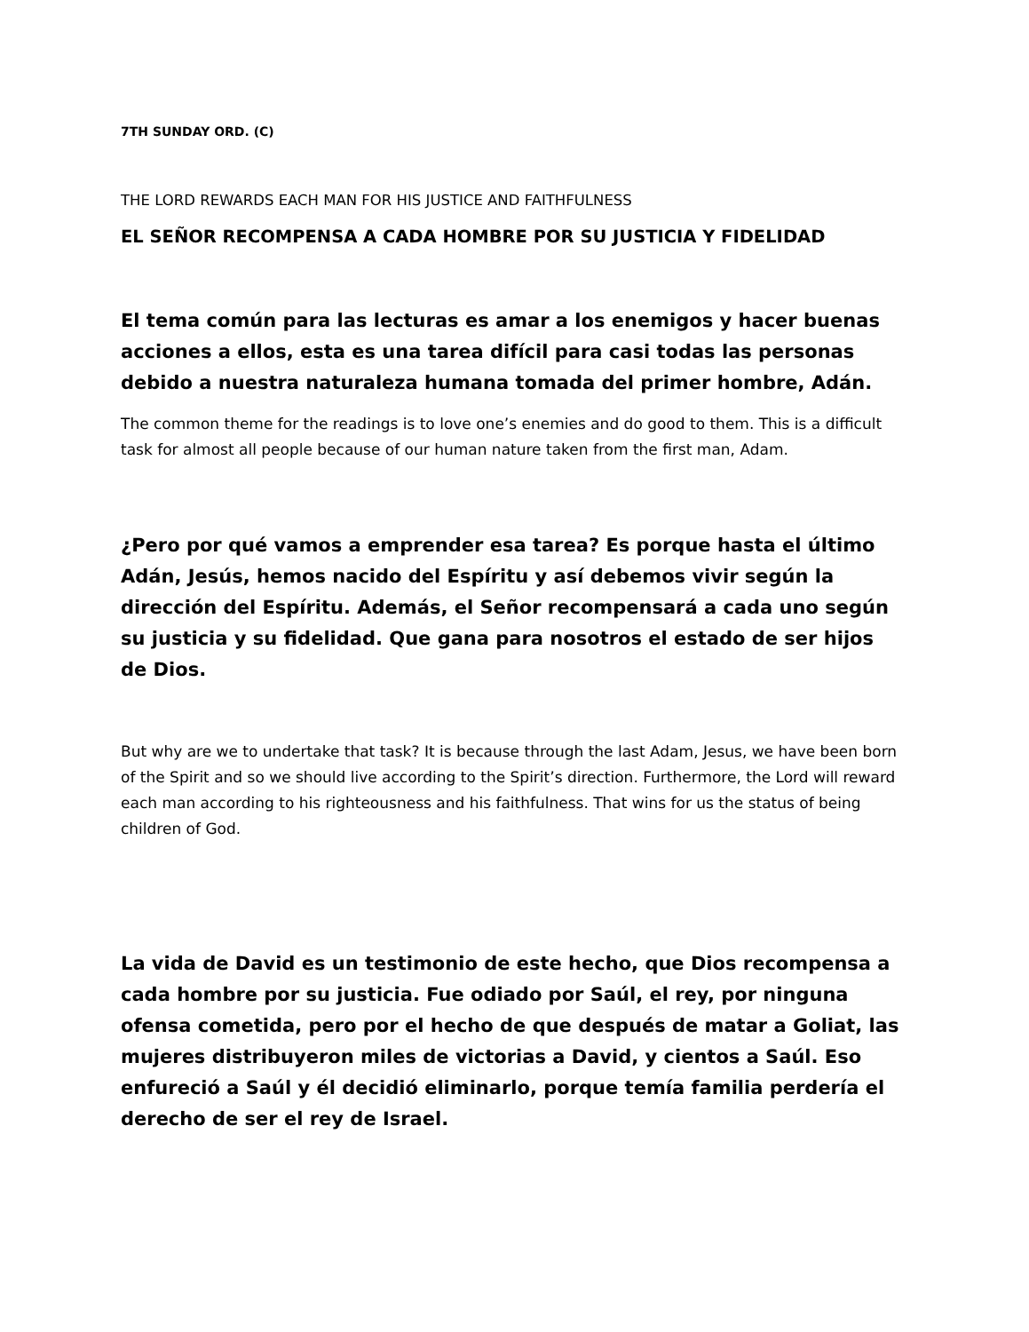7TH SUNDAY ORD. (C)
THE LORD REWARDS EACH MAN FOR HIS JUSTICE AND FAITHFULNESS
EL SEÑOR RECOMPENSA A CADA HOMBRE POR SU JUSTICIA Y FIDELIDAD
El tema común para las lecturas es amar a los enemigos y hacer buenas acciones a ellos, esta es una tarea difícil para casi todas las personas debido a nuestra naturaleza humana tomada del primer hombre, Adán.
The common theme for the readings is to love one’s enemies and do good to them. This is a difficult task for almost all people because of our human nature taken from the first man, Adam.
¿Pero por qué vamos a emprender esa tarea? Es porque hasta el último Adán, Jesús, hemos nacido del Espíritu y así debemos vivir según la dirección del Espíritu. Además, el Señor recompensará a cada uno según su justicia y su fidelidad. Que gana para nosotros el estado de ser hijos de Dios.
But why are we to undertake that task? It is because through the last Adam, Jesus, we have been born of the Spirit and so we should live according to the Spirit’s direction. Furthermore, the Lord will reward each man according to his righteousness and his faithfulness. That wins for us the status of being children of God.
La vida de David es un testimonio de este hecho, que Dios recompensa a cada hombre por su justicia. Fue odiado por Saúl, el rey, por ninguna ofensa cometida, pero por el hecho de que después de matar a Goliat, las mujeres distribuyeron miles de victorias a David, y cientos a Saúl. Eso enfureció a Saúl y él decidió eliminarlo, porque temía familia perdería el derecho de ser el rey de Israel.